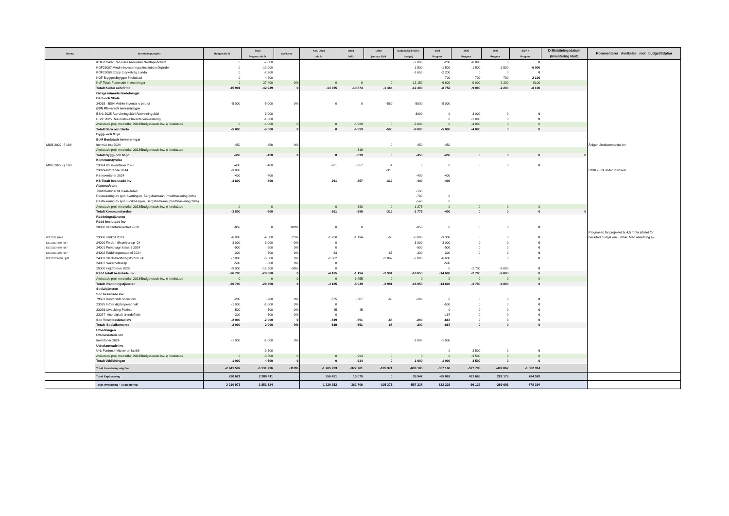| Beslut | Investeringsprojekt | Budget alla år | Total Prognos alla år | Avviklese | Ack. Utfall alla år | Utfall 2023 | Utfall jan- apr 2024 | Budget 2024 (Mål o budget) | 2024 Prognos | 2025 Prognos | 2026 Prognos | 2027 + Prognos | Driftsättningsdatum (Investering klart) | Kommentarer Avvikelse mot budget/tidplan |
| --- | --- | --- | --- | --- | --- | --- | --- | --- | --- | --- | --- | --- | --- | --- |
| | KOF202402:Renovera banvallen Norrtälje-Malsta | 0 | -7 000 | | | | | -7 000 | -200 | -6 800 | 0 | 0 | | |
| | KOF23007:Mindre investeringar/institutionsåtgärder | 0 | -12 000 | | | | | -1 500 | -1 500 | -1 500 | -1 500 | -6 000 | | |
| | KOF23008:Etapp 2 cykelväg Lunda | 0 | -2 200 | | | | | -1 650 | -2 200 | 0 | 0 | 0 | | |
| | KOF Bryggor:Bryggor friluftsbad | 0 | -4 200 | | | | | | -700 | -700 | -700 | -2 100 | | |
| | KoF Totalt Planerade investeringar | 0 | -27 400 | 0% | 0 | 0 | 0 | -12 150 | -6 600 | -9 000 | -2 200 | -8100 | | |
| | Totalt Kultur och Fritid | -15 991 | -42 949 | 0 | -14 785 | -10 874 | -1 464 | -12 400 | -8 752 | -9 000 | -2 200 | -8 100 | | |
| | Övriga nämnder/avdelningar | | | | | | | | | | | | | |
| | Barn och Skola | | | | | | | | | | | | | |
| | 24015 - BSN Möbler inventar o ped ut | -5 000 | -5 000 | 0% | 0 | 0 | -560 | -5000 | -5 000 | | | | | |
| | BSN Planerade investeringar | | | | | | | | | | | | | |
| | BSN: 2025 Återvinningskärl:Återvinningskärl | | -3 000 | | | | | -3000 | 0 | -3 000 | 0 | 0 | | |
| | BSN: 2025 Resursskola:Inventarieinvestering | | -1 000 | | | | | | 0 | -1 000 | 0 | 0 | | |
| | Avslutade proj. med utfall 2023/Budgeterade inv. ej beslutade | 0 | -4 000 | 0 | 0 | -4 999 | 0 | -3 000 | 0 | -4 000 | 0 | 0 | | |
| | Totalt Barn och Skola | -5 000 | -9 000 | 0 | 0 | -4 999 | -560 | -8 000 | -5 000 | -4 000 | 0 | 0 | | |
| | Bygg- och Miljö | | | | | | | | | | | | | |
| | BoM Beslutade investeringar | | | | | | | | | | | | | |
| MOB 2022 -§ 198 | Inv mät.inst 2024 | -450 | -450 | 0% | | | 0 | -450 | -450 | | | | | Årligen återkommande inv |
| | Avslutade proj. med utfall 2023/Budgeterade inv. ej beslutade | | | | | -319 | | | | | | | | |
| | Totalt Bygg- och Miljö | -450 | -450 | 0 | 0 | -319 | 0 | -450 | -450 | 0 | 0 | 0 | 0 | |
| | Kommunstyrelse | | | | | | | | | | | | | |
| MOB 2022 -§ 198 | 23024 KS inventarier 2023 | -400 | -400 | | -261 | -257 | -4 | 0 | 0 | 0 | 0 | 0 | | |
| | 23029-Inforande Unit4 | -3 000 | | | | | -315 | | | | | | | Utfall 2023 under It ansvar |
| | KS inventarier 2024 | -400 | -400 | | | | | -400 | -400 | | | | | |
| | KS Totalt beslutade inv | -3 800 | -800 | | -261 | -257 | -319 | -400 | -400 | | | | | |
| | Planerade inv | | | | | | | | | | | | | |
| | Tvättmaskiner till lokalvården | | | | | | | -135 | | | | | | |
| | Restaurering av sjön Svartingen, Bergshamraån (medfinasiering 20%) | | | | | | | -700 | 0 | | | | | |
| | Restaurering av sjön Björknässjön, Bergshamraån (medfinasiering 20%) | | | | | | | -540 | 0 | | | | | |
| | Avslutade proj. med utfall 2023/Budgeterade inv. ej beslutade | 0 | 0 | | 0 | -332 | 0 | -1 375 | 0 | 0 | 0 | 0 | | |
| | Totalt Kommunstyrelse | -3 800 | -800 | | -261 | -589 | -319 | -1 775 | -400 | 0 | 0 | 0 | 0 | |
| | Räddningstjänsten | | | | | | | | | | | | | |
| | Rädd beslutade inv | | | | | | | | | | | | | |
| | 20036 Vattentanksenhet 2020 | -850 | 0 | 100% | 0 | 0 | | -850 | 0 | 0 | 0 | 0 | | |
| | | | | | | | | | | | | | | Prognosen för projektet är 4,5 mnkr istället för |
| KS 2022 §148 | 23000 Tankbil 2023 | -6 000 | -4 500 | 25% | -1 260 | -1 194 | -66 | -6 000 | -3 300 | 0 | 0 | 0 | | beslutad budget om 6 mnkr. Med anledning av |
| KS 2023-459, §47 | 24000 Fordon tillsyn/transp -24 | -3 000 | -3 000 | 0% | 0 | | | -3 000 | -3 000 | 0 | 0 | 0 | | |
| KS 2023-459, §47 | 24001 Pumpvagn klass 3 2024 | -900 | -900 | 0% | 0 | | | -900 | -900 | 0 | 0 | 0 | | |
| KS 2023-459, §47 | 24002 Räddningsmateriel 2024 | -300 | -300 | 0% | -63 | | -63 | -300 | -300 | 0 | 0 | 0 | | |
| KS 20233-459, §47 | 24003 Släck-/räddningsfordon 24 | -7 000 | -6 600 | 6% | -2 862 | | -2 862 | -7 000 | -6 600 | 0 | 0 | 0 | | |
| | 24007 Säkerhetsskåp | -500 | -500 | 0% | 0 | | | | -500 | | | | | |
| | 25000 Höjdfordon 2025 | -9 000 | -12 500 | -39% | 0 | | | | 0 | -2 700 | -9 800 | 0 | | |
| | Rädd totalt beslutade inv | -26 700 | -28 300 | 0 | -4 185 | -1 194 | -2 991 | -18 050 | -14 600 | -2 700 | -9 800 | 0 | | |
| | Avslutade proj. med utfall 2023/Budgeterade inv. ej beslutade | 0 | 0 | 0 | 0 | -6 855 | 0 | 0 | 0 | 0 | 0 | 0 | | |
| | Totalt Räddningstjänsten | -26 700 | -28 300 | 0 | -4 185 | -8 049 | -2 991 | -18 050 | -14 600 | -2 700 | -9 800 | 0 | | |
| | Socialtjänsten | | | | | | | | | | | | | |
| | Soc beslutade inv | | | | | | | | | | | | | |
| | 79501 Kontorsutr Socialförv | -200 | -200 | 0% | -575 | -507 | -68 | -200 | 0 | 0 | 0 | 0 | | |
| | 23025 Införa digital personakt | -1 000 | -1 000 | 0% | 0 | | | | -500 | 0 | 0 | 0 | | |
| | 23026 Utveckling Platina | -500 | -500 | 0% | -45 | -45 | | | 0 | 0 | 0 | 0 | | |
| | 23027 Anp digitalt ärendeflöde | -300 | -300 | 0% | 0 | | | | -167 | 0 | 0 | 0 | | |
| | Soc Totalt beslutad inv | -2 000 | -2 000 | 0 | -619 | -551 | -68 | -200 | -667 | 0 | 0 | 0 | | |
| | Totalt Socialkontoret | -2 000 | -2 000 | 0% | -619 | -551 | -68 | -200 | -667 | 0 | 0 | 0 | | |
| | Utbildningen | | | | | | | | | | | | | |
| | Utb beslutade inv | | | | | | | | | | | | | |
| | Inventarier 2024 | -1 000 | -1 000 | 0% | | | | -1 000 | -1 000 | | | | | |
| | Utb planerade inv | | | | | | | | | | | | | |
| | UN: Fordon:Inköp av en lastbil | | -3 500 | | | | | | 0 | -3 500 | 0 | 0 | | |
| | Avslutade proj. med utfall 2023/Budgeterade inv. ej beslutade | 0 | -3 500 | 0 | 0 | -994 | 0 | 0 | 0 | -3 500 | 0 | 0 | | |
| | Totalt Utbildningen | -1 000 | -4 500 | 0 | 0 | -914 | 0 | -1 000 | -1 000 | -3 500 | 0 | 0 | | |
| | Totalt Investeringsutgifter | -2 441 592 | -5 131 736 | -110% | -1 785 703 | -377 781 | -105 371 | -633 185 | -557 168 | -527 798 | -497 867 | -1 662 914 | | |
| | Totalt Exploatering | 230 621 | 2 280 411 | | 556 451 | 15 075 | 0 | 35 947 | -65 061 | 431 666 | 228 176 | 784 520 | | |
| | Totalt Investering + Exploatering | -2 210 971 | -2 851 324 | | -1 229 252 | -362 706 | -105 371 | -597 238 | -622 229 | -96 132 | -269 691 | -878 394 | | |